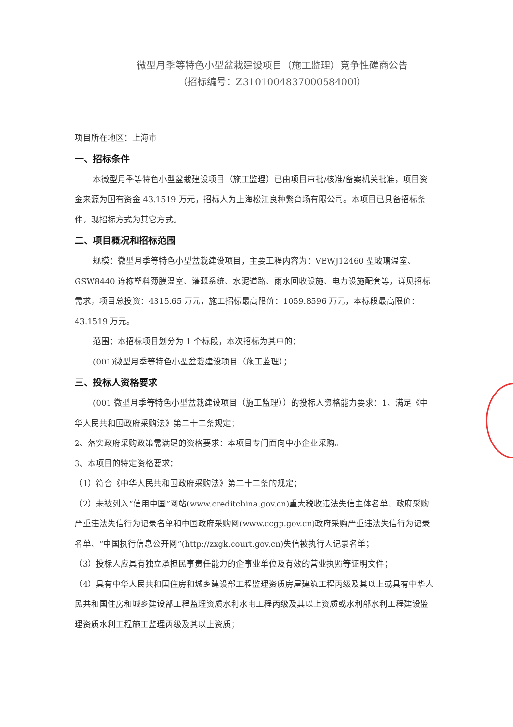微型月季等特色小型盆栽建设项目（施工监理）竞争性磋商公告
（招标编号：Z310100483700058400l）
项目所在地区：上海市
一、招标条件
本微型月季等特色小型盆栽建设项目（施工监理）已由项目审批/核准/备案机关批准，项目资金来源为国有资金 43.1519 万元，招标人为上海松江良种繁育场有限公司。本项目已具备招标条件，现招标方式为其它方式。
二、项目概况和招标范围
规模：微型月季等特色小型盆栽建设项目，主要工程内容为：VBWJ12460 型玻璃温室、GSW8440 连栋塑料薄膜温室、灌溉系统、水泥道路、雨水回收设施、电力设施配套等，详见招标需求，项目总投资：4315.65 万元，施工招标最高限价：1059.8596 万元，本标段最高限价：43.1519 万元。
范围：本招标项目划分为 1 个标段，本次招标为其中的：
(001)微型月季等特色小型盆栽建设项目（施工监理）；
三、投标人资格要求
(001 微型月季等特色小型盆栽建设项目（施工监理））的投标人资格能力要求：1、满足《中华人民共和国政府采购法》第二十二条规定；
2、落实政府采购政策需满足的资格要求：本项目专门面向中小企业采购。
3、本项目的特定资格要求：
（1）符合《中华人民共和国政府采购法》第二十二条的规定；
（2）未被列入“信用中国”网站(www.creditchina.gov.cn)重大税收违法失信主体名单、政府采购严重违法失信行为记录名单和中国政府采购网(www.ccgp.gov.cn)政府采购严重违法失信行为记录名单、“中国执行信息公开网”(http://zxgk.court.gov.cn)失信被执行人记录名单；
（3）投标人应具有独立承担民事责任能力的企事业单位及有效的营业执照等证明文件；
（4）具有中华人民共和国住房和城乡建设部工程监理资质房屋建筑工程丙级及其以上或具有中华人民共和国住房和城乡建设部工程监理资质水利水电工程丙级及其以上资质或水利部水利工程建设监理资质水利工程施工监理丙级及其以上资质；